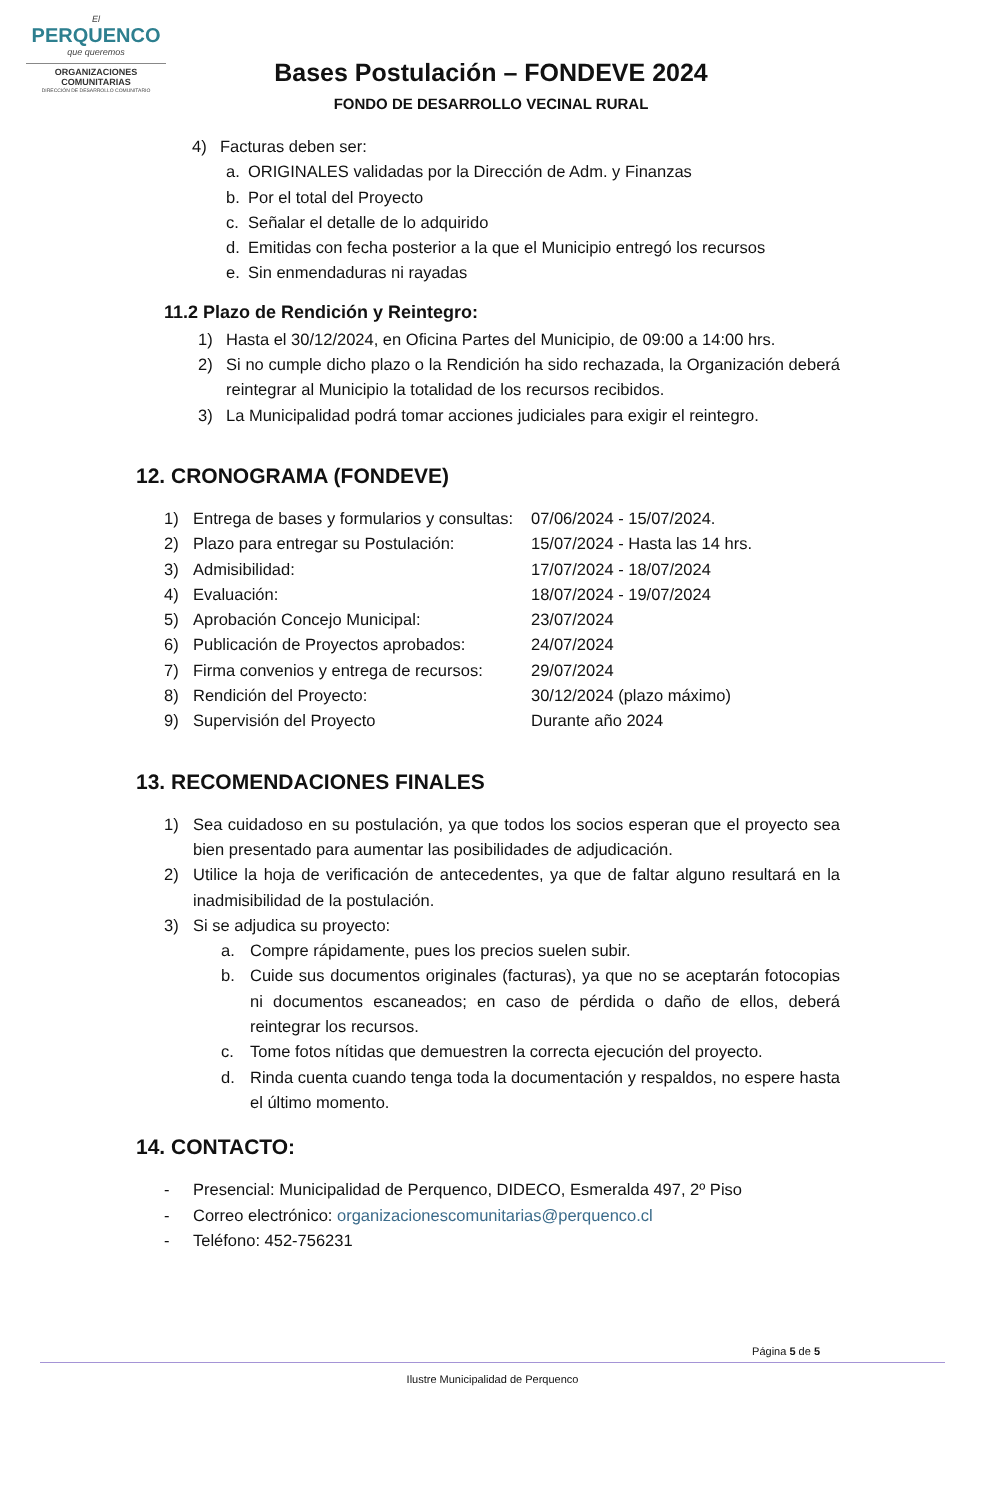El
PERQUENCO
que queremos
ORGANIZACIONES
COMUNITARIAS
DIRECCIÓN DE DESARROLLO COMUNITARIO
Bases Postulación – FONDEVE 2024
FONDO DE DESARROLLO VECINAL RURAL
4) Facturas deben ser:
a. ORIGINALES validadas por la Dirección de Adm. y Finanzas
b. Por el total del Proyecto
c. Señalar el detalle de lo adquirido
d. Emitidas con fecha posterior a la que el Municipio entregó los recursos
e. Sin enmendaduras ni rayadas
11.2 Plazo de Rendición y Reintegro:
1) Hasta el 30/12/2024, en Oficina Partes del Municipio, de 09:00 a 14:00 hrs.
2) Si no cumple dicho plazo o la Rendición ha sido rechazada, la Organización deberá reintegrar al Municipio la totalidad de los recursos recibidos.
3) La Municipalidad podrá tomar acciones judiciales para exigir el reintegro.
12. CRONOGRAMA (FONDEVE)
1) Entrega de bases y formularios y consultas: 07/06/2024 - 15/07/2024.
2) Plazo para entregar su Postulación: 15/07/2024 - Hasta las 14 hrs.
3) Admisibilidad: 17/07/2024 - 18/07/2024
4) Evaluación: 18/07/2024 - 19/07/2024
5) Aprobación Concejo Municipal: 23/07/2024
6) Publicación de Proyectos aprobados: 24/07/2024
7) Firma convenios y entrega de recursos: 29/07/2024
8) Rendición del Proyecto: 30/12/2024 (plazo máximo)
9) Supervisión del Proyecto Durante año 2024
13. RECOMENDACIONES FINALES
1) Sea cuidadoso en su postulación, ya que todos los socios esperan que el proyecto sea bien presentado para aumentar las posibilidades de adjudicación.
2) Utilice la hoja de verificación de antecedentes, ya que de faltar alguno resultará en la inadmisibilidad de la postulación.
3) Si se adjudica su proyecto:
a. Compre rápidamente, pues los precios suelen subir.
b. Cuide sus documentos originales (facturas), ya que no se aceptarán fotocopias ni documentos escaneados; en caso de pérdida o daño de ellos, deberá reintegrar los recursos.
c. Tome fotos nítidas que demuestren la correcta ejecución del proyecto.
d. Rinda cuenta cuando tenga toda la documentación y respaldos, no espere hasta el último momento.
14. CONTACTO:
- Presencial: Municipalidad de Perquenco, DIDECO, Esmeralda 497, 2º Piso
- Correo electrónico: organizacionescomunitarias@perquenco.cl
- Teléfono: 452-756231
Página 5 de 5
Ilustre Municipalidad de Perquenco